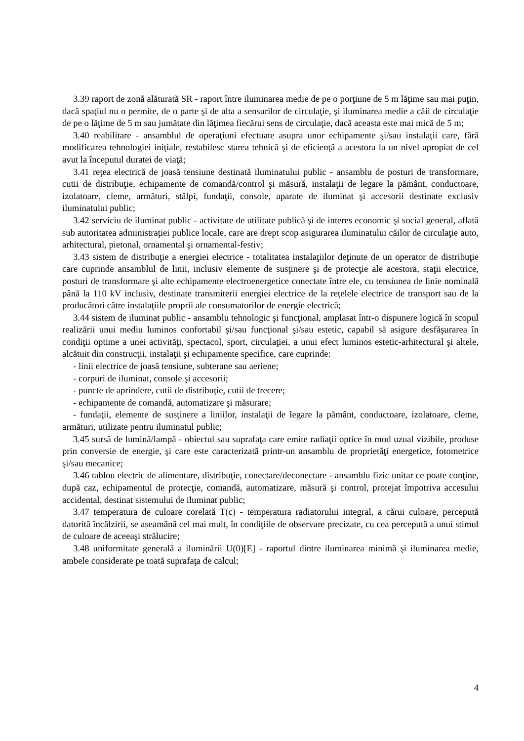3.39 raport de zonă alăturată SR - raport între iluminarea medie de pe o porţiune de 5 m lăţime sau mai puţin, dacă spaţiul nu o permite, de o parte şi de alta a sensurilor de circulaţie, şi iluminarea medie a căii de circulaţie de pe o lăţime de 5 m sau jumătate din lăţimea fiecărui sens de circulaţie, dacă aceasta este mai mică de 5 m;
3.40 reabilitare - ansamblul de operaţiuni efectuate asupra unor echipamente şi/sau instalaţii care, fără modificarea tehnologiei iniţiale, restabilesc starea tehnică şi de eficienţă a acestora la un nivel apropiat de cel avut la începutul duratei de viaţă;
3.41 reţea electrică de joasă tensiune destinată iluminatului public - ansamblu de posturi de transformare, cutii de distribuţie, echipamente de comandă/control şi măsură, instalaţii de legare la pământ, conductoare, izolatoare, cleme, armături, stâlpi, fundaţii, console, aparate de iluminat şi accesorii destinate exclusiv iluminatului public;
3.42 serviciu de iluminat public - activitate de utilitate publică şi de interes economic şi social general, aflată sub autoritatea administraţiei publice locale, care are drept scop asigurarea iluminatului căilor de circulaţie auto, arhitectural, pietonal, ornamental şi ornamental-festiv;
3.43 sistem de distribuţie a energiei electrice - totalitatea instalaţiilor deţinute de un operator de distribuţie care cuprinde ansamblul de linii, inclusiv elemente de susţinere şi de protecţie ale acestora, staţii electrice, posturi de transformare şi alte echipamente electroenergetice conectate între ele, cu tensiunea de linie nominală până la 110 kV inclusiv, destinate transmiterii energiei electrice de la reţelele electrice de transport sau de la producători către instalaţiile proprii ale consumatorilor de energie electrică;
3.44 sistem de iluminat public - ansamblu tehnologic şi funcţional, amplasat într-o dispunere logică în scopul realizării unui mediu luminos confortabil şi/sau funcţional şi/sau estetic, capabil să asigure desfăşurarea în condiţii optime a unei activităţi, spectacol, sport, circulaţiei, a unui efect luminos estetic-arhitectural şi altele, alcătuit din construcţii, instalaţii şi echipamente specifice, care cuprinde:
- linii electrice de joasă tensiune, subterane sau aeriene;
- corpuri de iluminat, console şi accesorii;
- puncte de aprindere, cutii de distribuţie, cutii de trecere;
- echipamente de comandă, automatizare şi măsurare;
- fundaţii, elemente de susţinere a liniilor, instalaţii de legare la pământ, conductoare, izolatoare, cleme, armături, utilizate pentru iluminatul public;
3.45 sursă de lumină/lampă - obiectul sau suprafaţa care emite radiaţii optice în mod uzual vizibile, produse prin conversie de energie, şi care este caracterizată printr-un ansamblu de proprietăţi energetice, fotometrice şi/sau mecanice;
3.46 tablou electric de alimentare, distribuţie, conectare/deconectare - ansamblu fizic unitar ce poate conţine, după caz, echipamentul de protecţie, comandă, automatizare, măsură şi control, protejat împotriva accesului accidental, destinat sistemului de iluminat public;
3.47 temperatura de culoare corelată T(c) - temperatura radiatorului integral, a cărui culoare, percepută datorită încălzirii, se aseamănă cel mai mult, în condiţiile de observare precizate, cu cea percepută a unui stimul de culoare de aceeaşi strălucire;
3.48 uniformitate generală a iluminării U(0)[E] - raportul dintre iluminarea minimă şi iluminarea medie, ambele considerate pe toată suprafaţa de calcul;
4